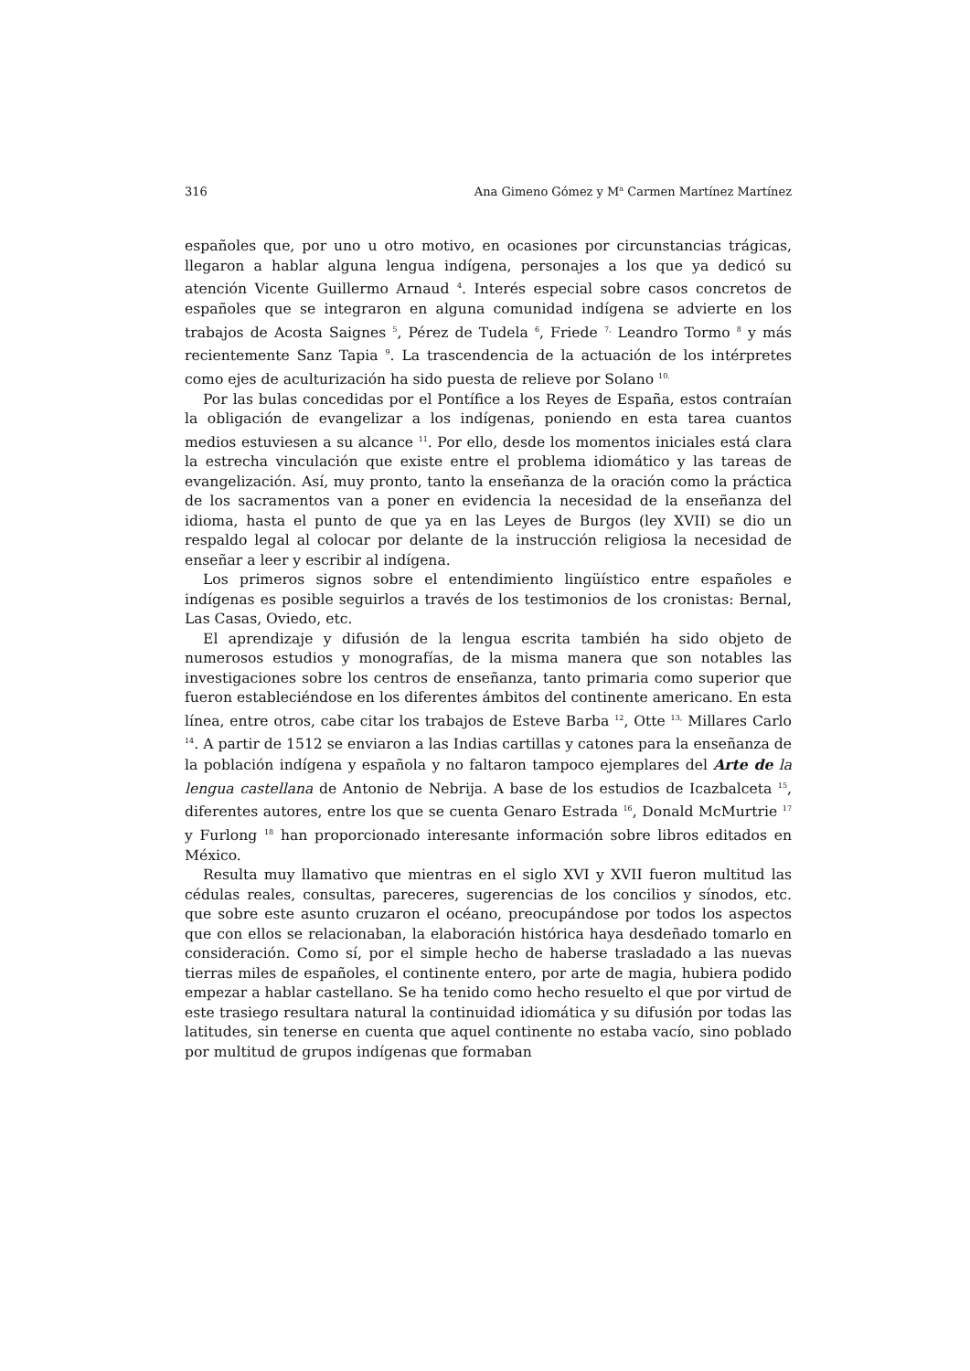316 Ana Gimeno Gómez y M<sup>a</sup> Carmen Martínez Martínez
españoles que, por uno u otro motivo, en ocasiones por circunstancias trágicas, llegaron a hablar alguna lengua indígena, personajes a los que ya dedicó su atención Vicente Guillermo Arnaud <sup>4</sup>. Interés especial sobre casos concretos de españoles que se integraron en alguna comunidad indígena se advierte en los trabajos de Acosta Saignes <sup>5</sup>, Pérez de Tudela <sup>6</sup>, Friede <sup>7,</sup> Leandro Tormo <sup>8</sup> y más recientemente Sanz Tapia <sup>9</sup>. La trascendencia de la actuación de los intérpretes como ejes de aculturización ha sido puesta de relieve por Solano <sup>10.</sup>
Por las bulas concedidas por el Pontífice a los Reyes de España, estos contraían la obligación de evangelizar a los indígenas, poniendo en esta tarea cuantos medios estuviesen a su alcance <sup>11</sup>. Por ello, desde los momentos iniciales está clara la estrecha vinculación que existe entre el problema idiomático y las tareas de evangelización. Así, muy pronto, tanto la enseñanza de la oración como la práctica de los sacramentos van a poner en evidencia la necesidad de la enseñanza del idioma, hasta el punto de que ya en las Leyes de Burgos (ley XVII) se dio un respaldo legal al colocar por delante de la instrucción religiosa la necesidad de enseñar a leer y escribir al indígena.
Los primeros signos sobre el entendimiento lingüístico entre españoles e indígenas es posible seguirlos a través de los testimonios de los cronistas: Bernal, Las Casas, Oviedo, etc.
El aprendizaje y difusión de la lengua escrita también ha sido objeto de numerosos estudios y monografías, de la misma manera que son notables las investigaciones sobre los centros de enseñanza, tanto primaria como superior que fueron estableciéndose en los diferentes ámbitos del continente americano. En esta línea, entre otros, cabe citar los trabajos de Esteve Barba <sup>12</sup>, Otte <sup>13,</sup> Millares Carlo <sup>14</sup>. A partir de 1512 se enviaron a las Indias cartillas y catones para la enseñanza de la población indígena y española y no faltaron tampoco ejemplares del Arte de la lengua castellana de Antonio de Nebrija. A base de los estudios de Icazbalceta <sup>15</sup>, diferentes autores, entre los que se cuenta Genaro Estrada <sup>16</sup>, Donald McMurtrie <sup>17</sup> y Furlong <sup>18</sup> han proporcionado interesante información sobre libros editados en México.
Resulta muy llamativo que mientras en el siglo XVI y XVII fueron multitud las cédulas reales, consultas, pareceres, sugerencias de los concilios y sínodos, etc. que sobre este asunto cruzaron el océano, preocupándose por todos los aspectos que con ellos se relacionaban, la elaboración histórica haya desdeñado tomarlo en consideración. Como sí, por el simple hecho de haberse trasladado a las nuevas tierras miles de españoles, el continente entero, por arte de magia, hubiera podido empezar a hablar castellano. Se ha tenido como hecho resuelto el que por virtud de este trasiego resultara natural la continuidad idiomática y su difusión por todas las latitudes, sin tenerse en cuenta que aquel continente no estaba vacío, sino poblado por multitud de grupos indígenas que formaban